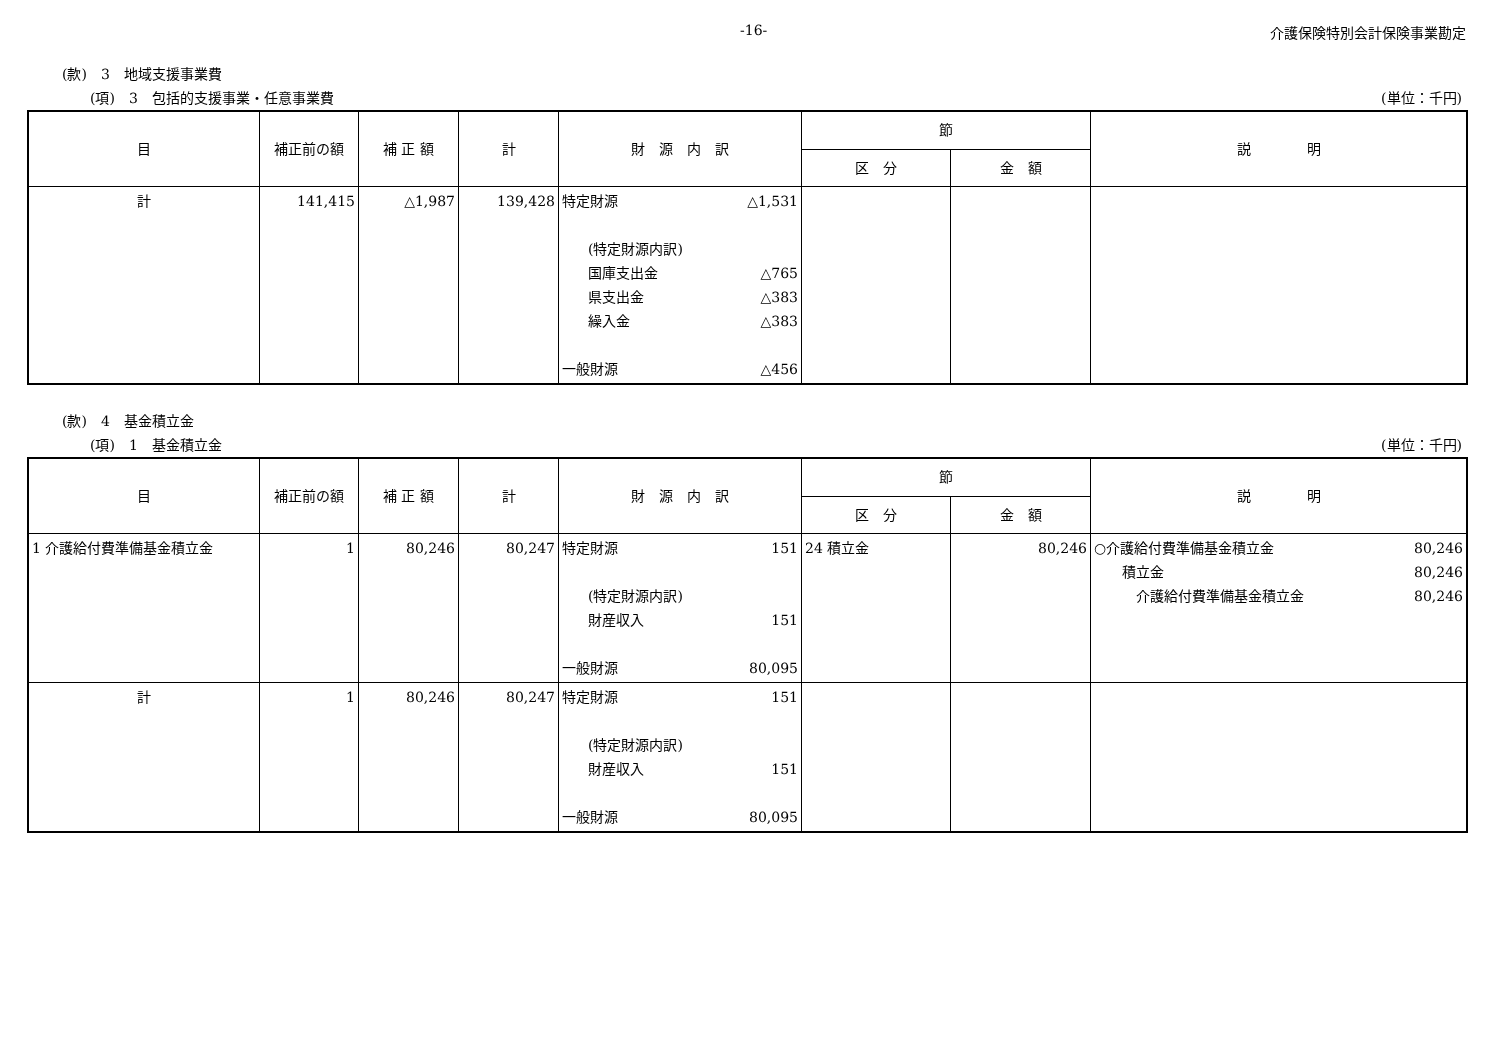-16- 介護保険特別会計保険事業勘定
(款)　3　地域支援事業費
(項)　3　包括的支援事業・任意事業費 (単位：千円)
| 目 | 補正前の額 | 補 正 額 | 計 | 財 源 内 訳 | 節 | | 説 明 |
| --- | --- | --- | --- | --- | --- | --- | --- |
| | | | | | 区 分 | 金 額 | |
| 計 | 141,415 | △1,987 | 139,428 | 特定財源 △1,531 (特定財源内訳) 国庫支出金 △765 県支出金 △383 繰入金 △383 一般財源 △456 | | | |
(款)　4　基金積立金
(項)　1　基金積立金 (単位：千円)
| 目 | 補正前の額 | 補 正 額 | 計 | 財 源 内 訳 | 節 | | 説 明 |
| --- | --- | --- | --- | --- | --- | --- | --- |
| | | | | | 区 分 | 金 額 | |
| 1 介護給付費準備基金積立金 | 1 | 80,246 | 80,247 | 特定財源 151 (特定財源内訳) 財産収入 151 一般財源 80,095 | 24 積立金 | 80,246 | ○介護給付費準備基金積立金 80,246 積立金 80,246 介護給付費準備基金積立金 80,246 |
| 計 | 1 | 80,246 | 80,247 | 特定財源 151 (特定財源内訳) 財産収入 151 一般財源 80,095 | | | |